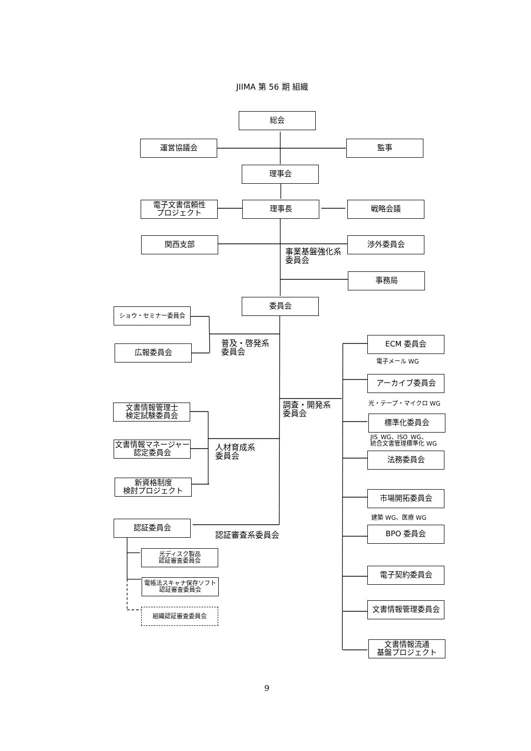JIIMA 第 56 期 組織
総会
運営協議会 監事
理事会
電子文書信頼性
プロジェクト
理事長 戦略会議
関西支部
事業基盤強化系
委員会
渉外委員会
事務局
委員会
ショウ・セミナー委員会
広報委員会
普及・啓発系
委員会
文書情報管理士
検定試験委員会
文書情報マネージャー
認定委員会
新資格制度
検討プロジェクト
人材育成系
委員会
認証委員会
認証審査系委員会
光ディスク製品
認証審査委員会
電帳法スキャナ保存ソフト
認証審査委員会
組織認証審査委員会
調査・開発系
委員会
ECM 委員会
電子メール WG
アーカイブ委員会
光・テープ・マイクロ WG
標準化委員会
JIS_WG、ISO_WG、
統合文書管理標準化 WG
法務委員会
市場開拓委員会
建築 WG、医療 WG
BPO 委員会
電子契約委員会
文書情報管理委員会
文書情報流通
基盤プロジェクト
9